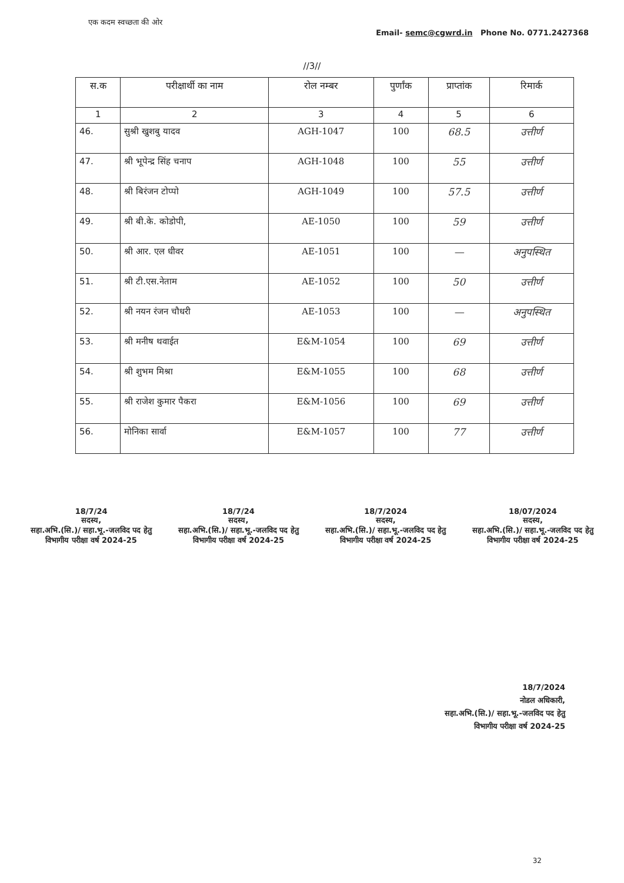एक कदम स्वच्छता की ओर
Email- semc@cgwrd.in Phone No. 0771.2427368
//3//
| स.क | परीक्षार्थी का नाम | रोल नम्बर | पुर्णांक | प्राप्तांक | रिमार्क |
| --- | --- | --- | --- | --- | --- |
| 1 | 2 | 3 | 4 | 5 | 6 |
| 46. | सुश्री खुशबु यादव | AGH-1047 | 100 | 68.5 | उत्तीर्ण |
| 47. | श्री भूपेन्द्र सिंह चनाप | AGH-1048 | 100 | 55 | उत्तीर्ण |
| 48. | श्री बिरंजन टोप्पो | AGH-1049 | 100 | 57.5 | उत्तीर्ण |
| 49. | श्री बी.के. कोडोपी, | AE-1050 | 100 | 59 | उत्तीर्ण |
| 50. | श्री आर. एल धीवर | AE-1051 | 100 | — | अनुपस्थित |
| 51. | श्री टी.एस.नेताम | AE-1052 | 100 | 50 | उत्तीर्ण |
| 52. | श्री नयन रंजन चौधरी | AE-1053 | 100 | — | अनुपस्थित |
| 53. | श्री मनीष थवाईत | E&M-1054 | 100 | 69 | उत्तीर्ण |
| 54. | श्री शुभम मिश्रा | E&M-1055 | 100 | 68 | उत्तीर्ण |
| 55. | श्री राजेश कुमार पैकरा | E&M-1056 | 100 | 69 | उत्तीर्ण |
| 56. | मोनिका सार्वा | E&M-1057 | 100 | 77 | उत्तीर्ण |
18/7/24
सदस्य,
सहा.अभि.(सि.)/ सहा.भू.-जलविद पद हेतु
विभागीय परीक्षा वर्ष 2024-25
18/7/24
सदस्य,
सहा.अभि.(सि.)/ सहा.भू.-जलविद पद हेतु
विभागीय परीक्षा वर्ष 2024-25
18/7/2024
सदस्य,
सहा.अभि.(सि.)/ सहा.भू.-जलविद पद हेतु
विभागीय परीक्षा वर्ष 2024-25
18/07/2024
सदस्य,
सहा.अभि.(सि.)/ सहा.भू.-जलविद पद हेतु
विभागीय परीक्षा वर्ष 2024-25
18/7/2024
नोडल अधिकारी,
सहा.अभि.(सि.)/ सहा.भू.-जलविद पद हेतु
विभागीय परीक्षा वर्ष 2024-25
32